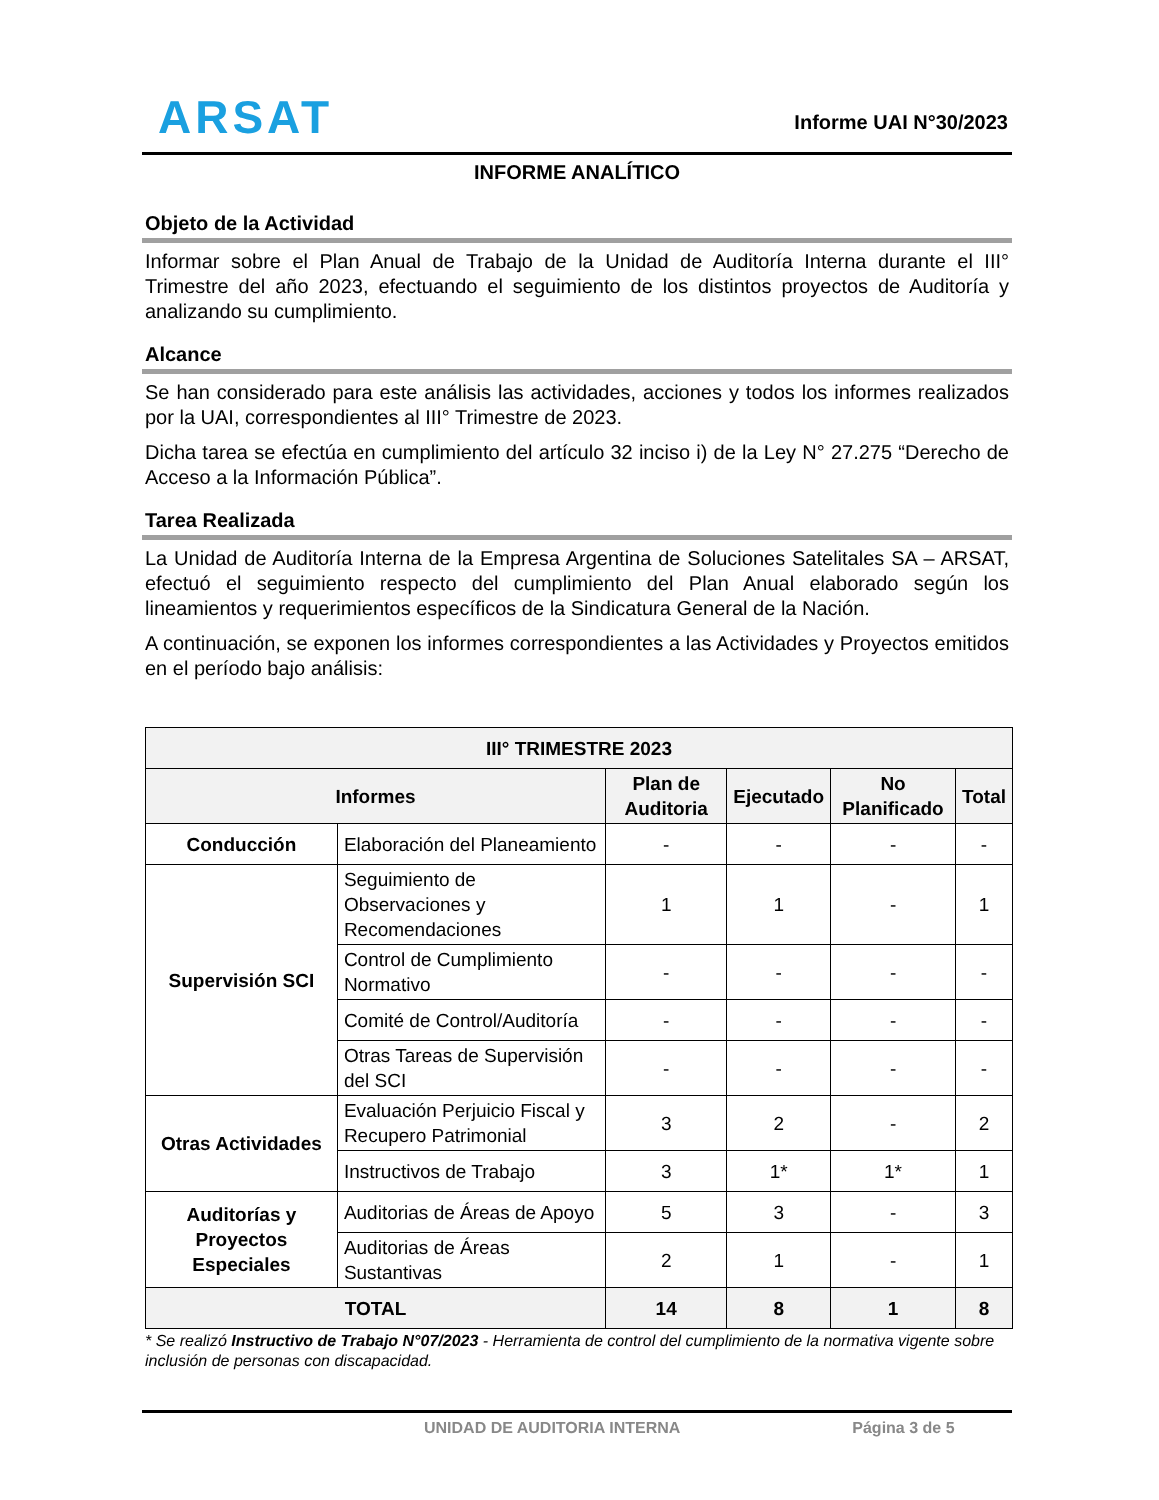ARSAT
Informe UAI N°30/2023
INFORME ANALÍTICO
Objeto de la Actividad
Informar sobre el Plan Anual de Trabajo de la Unidad de Auditoría Interna durante el III° Trimestre del año 2023, efectuando el seguimiento de los distintos proyectos de Auditoría y analizando su cumplimiento.
Alcance
Se han considerado para este análisis las actividades, acciones y todos los informes realizados por la UAI, correspondientes al III° Trimestre de 2023.
Dicha tarea se efectúa en cumplimiento del artículo 32 inciso i) de la Ley N° 27.275 “Derecho de Acceso a la Información Pública”.
Tarea Realizada
La Unidad de Auditoría Interna de la Empresa Argentina de Soluciones Satelitales SA – ARSAT, efectuó el seguimiento respecto del cumplimiento del Plan Anual elaborado según los lineamientos y requerimientos específicos de la Sindicatura General de la Nación.
A continuación, se exponen los informes correspondientes a las Actividades y Proyectos emitidos en el período bajo análisis:
| III° TRIMESTRE 2023 | | | | | |
| --- | --- | --- | --- | --- | --- |
| Informes | | Plan de Auditoria | Ejecutado | No Planificado | Total |
| Conducción | Elaboración del Planeamiento | - | - | - | - |
| Supervisión SCI | Seguimiento de Observaciones y Recomendaciones | 1 | 1 | - | 1 |
| | Control de Cumplimiento Normativo | - | - | - | - |
| | Comité de Control/Auditoría | - | - | - | - |
| | Otras Tareas de Supervisión del SCI | - | - | - | - |
| Otras Actividades | Evaluación Perjuicio Fiscal y Recupero Patrimonial | 3 | 2 | - | 2 |
| | Instructivos de Trabajo | 3 | 1* | 1* | 1 |
| Auditorías y Proyectos Especiales | Auditorias de Áreas de Apoyo | 5 | 3 | - | 3 |
| | Auditorias de Áreas Sustantivas | 2 | 1 | - | 1 |
| TOTAL | | 14 | 8 | 1 | 8 |
* Se realizó Instructivo de Trabajo N°07/2023 - Herramienta de control del cumplimiento de la normativa vigente sobre inclusión de personas con discapacidad.
UNIDAD DE AUDITORIA INTERNA Página 3 de 5